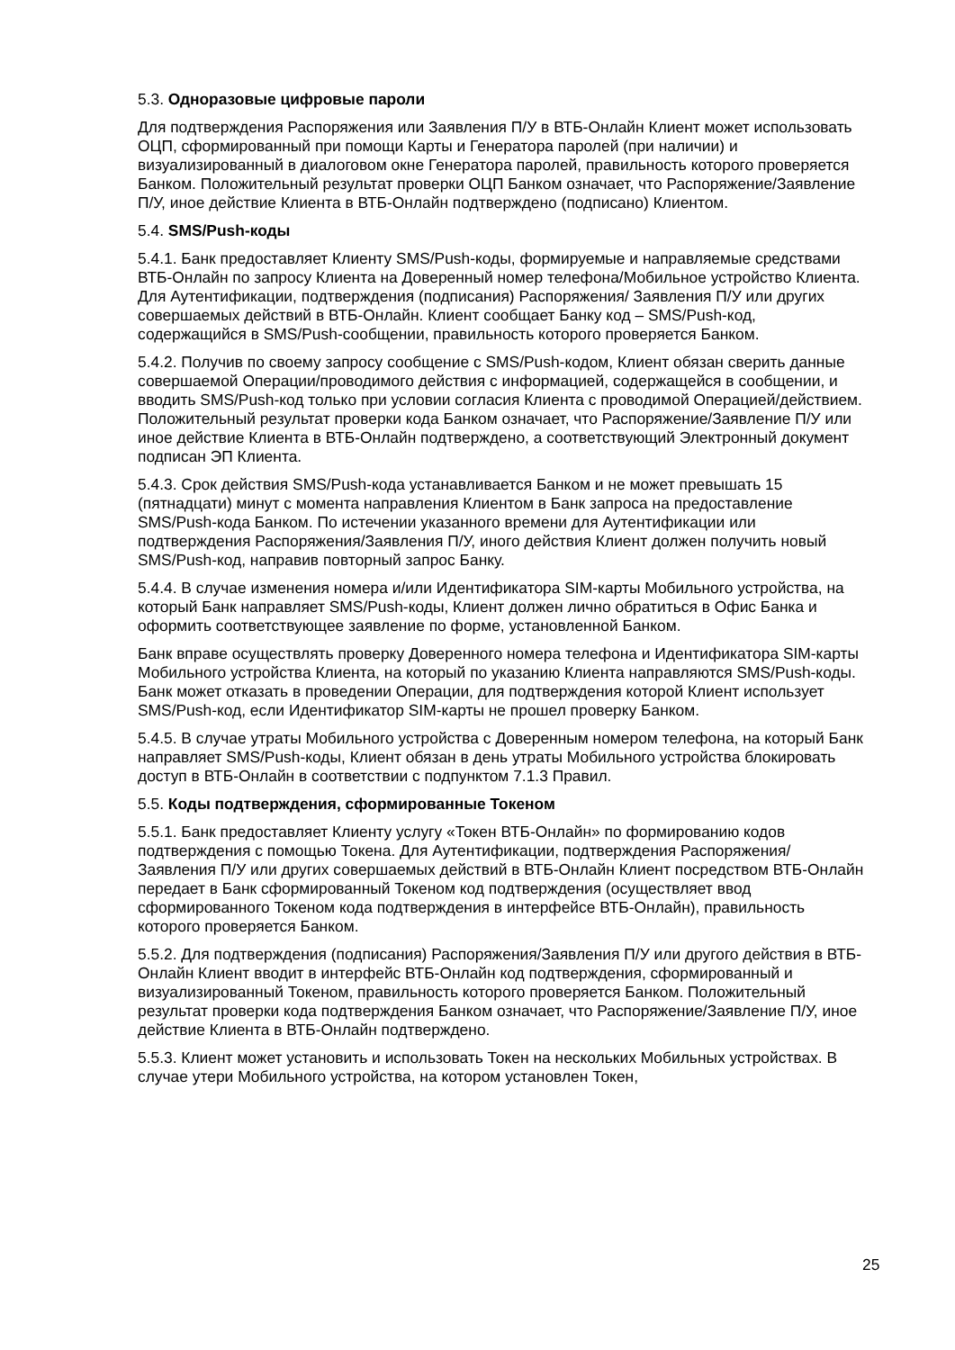5.3. Одноразовые цифровые пароли
Для подтверждения Распоряжения или Заявления П/У в ВТБ-Онлайн Клиент может использовать ОЦП, сформированный при помощи Карты и Генератора паролей (при наличии) и визуализированный в диалоговом окне Генератора паролей, правильность которого проверяется Банком. Положительный результат проверки ОЦП Банком означает, что Распоряжение/Заявление П/У, иное действие Клиента в ВТБ-Онлайн подтверждено (подписано) Клиентом.
5.4. SMS/Push-коды
5.4.1. Банк предоставляет Клиенту SMS/Push-коды, формируемые и направляемые средствами ВТБ-Онлайн по запросу Клиента на Доверенный номер телефона/Мобильное устройство Клиента. Для Аутентификации, подтверждения (подписания) Распоряжения/ Заявления П/У или других совершаемых действий в ВТБ-Онлайн. Клиент сообщает Банку код – SMS/Push-код, содержащийся в SMS/Push-сообщении, правильность которого проверяется Банком.
5.4.2. Получив по своему запросу сообщение с SMS/Push-кодом, Клиент обязан сверить данные совершаемой Операции/проводимого действия с информацией, содержащейся в сообщении, и вводить SMS/Push-код только при условии согласия Клиента с проводимой Операцией/действием. Положительный результат проверки кода Банком означает, что Распоряжение/Заявление П/У или иное действие Клиента в ВТБ-Онлайн подтверждено, а соответствующий Электронный документ подписан ЭП Клиента.
5.4.3. Срок действия SMS/Push-кода устанавливается Банком и не может превышать 15 (пятнадцати) минут с момента направления Клиентом в Банк запроса на предоставление SMS/Push-кода Банком. По истечении указанного времени для Аутентификации или подтверждения Распоряжения/Заявления П/У, иного действия Клиент должен получить новый SMS/Push-код, направив повторный запрос Банку.
5.4.4. В случае изменения номера и/или Идентификатора SIM-карты Мобильного устройства, на который Банк направляет SMS/Push-коды, Клиент должен лично обратиться в Офис Банка и оформить соответствующее заявление по форме, установленной Банком.
Банк вправе осуществлять проверку Доверенного номера телефона и Идентификатора SIM-карты Мобильного устройства Клиента, на который по указанию Клиента направляются SMS/Push-коды. Банк может отказать в проведении Операции, для подтверждения которой Клиент использует SMS/Push-код, если Идентификатор SIM-карты не прошел проверку Банком.
5.4.5. В случае утраты Мобильного устройства с Доверенным номером телефона, на который Банк направляет SMS/Push-коды, Клиент обязан в день утраты Мобильного устройства блокировать доступ в ВТБ-Онлайн в соответствии с подпунктом 7.1.3 Правил.
5.5. Коды подтверждения, сформированные Токеном
5.5.1. Банк предоставляет Клиенту услугу «Токен ВТБ-Онлайн» по формированию кодов подтверждения с помощью Токена. Для Аутентификации, подтверждения Распоряжения/ Заявления П/У или других совершаемых действий в ВТБ-Онлайн Клиент посредством ВТБ-Онлайн передает в Банк сформированный Токеном код подтверждения (осуществляет ввод сформированного Токеном кода подтверждения в интерфейсе ВТБ-Онлайн), правильность которого проверяется Банком.
5.5.2. Для подтверждения (подписания) Распоряжения/Заявления П/У или другого действия в ВТБ-Онлайн Клиент вводит в интерфейс ВТБ-Онлайн код подтверждения, сформированный и визуализированный Токеном, правильность которого проверяется Банком. Положительный результат проверки кода подтверждения Банком означает, что Распоряжение/Заявление П/У, иное действие Клиента в ВТБ-Онлайн подтверждено.
5.5.3. Клиент может установить и использовать Токен на нескольких Мобильных устройствах. В случае утери Мобильного устройства, на котором установлен Токен,
25